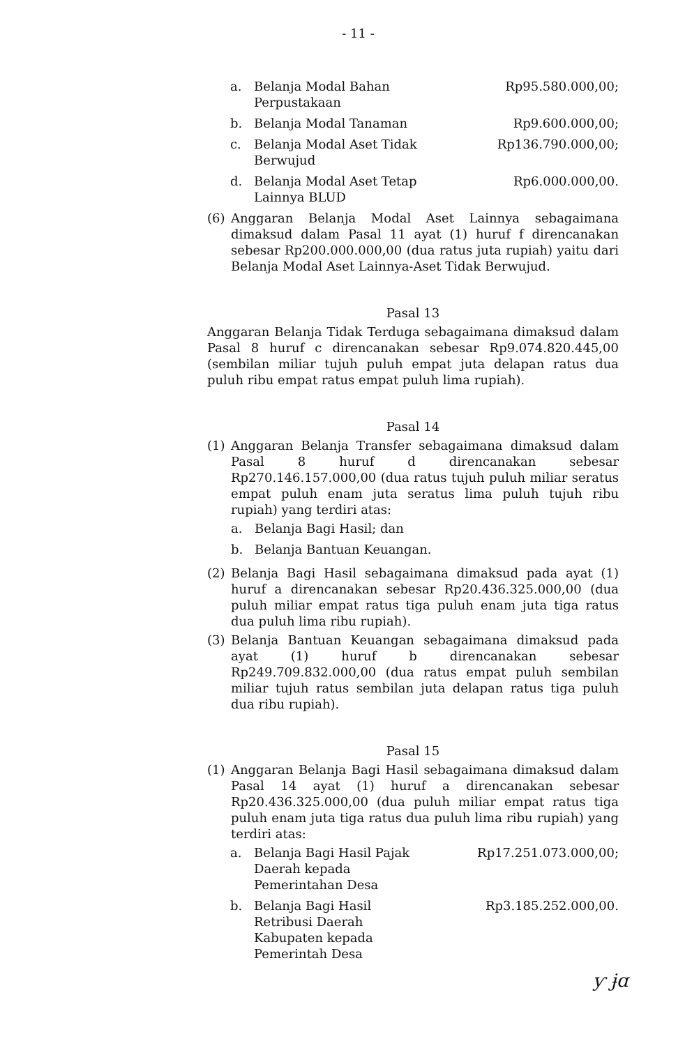- 11 -
a. Belanja Modal Bahan Perpustakaan Rp95.580.000,00;
b. Belanja Modal Tanaman Rp9.600.000,00;
c. Belanja Modal Aset Tidak Berwujud Rp136.790.000,00;
d. Belanja Modal Aset Tetap Lainnya BLUD Rp6.000.000,00.
(6) Anggaran Belanja Modal Aset Lainnya sebagaimana dimaksud dalam Pasal 11 ayat (1) huruf f direncanakan sebesar Rp200.000.000,00 (dua ratus juta rupiah) yaitu dari Belanja Modal Aset Lainnya-Aset Tidak Berwujud.
Pasal 13
Anggaran Belanja Tidak Terduga sebagaimana dimaksud dalam Pasal 8 huruf c direncanakan sebesar Rp9.074.820.445,00 (sembilan miliar tujuh puluh empat juta delapan ratus dua puluh ribu empat ratus empat puluh lima rupiah).
Pasal 14
(1) Anggaran Belanja Transfer sebagaimana dimaksud dalam Pasal 8 huruf d direncanakan sebesar Rp270.146.157.000,00 (dua ratus tujuh puluh miliar seratus empat puluh enam juta seratus lima puluh tujuh ribu rupiah) yang terdiri atas:
a. Belanja Bagi Hasil; dan
b. Belanja Bantuan Keuangan.
(2) Belanja Bagi Hasil sebagaimana dimaksud pada ayat (1) huruf a direncanakan sebesar Rp20.436.325.000,00 (dua puluh miliar empat ratus tiga puluh enam juta tiga ratus dua puluh lima ribu rupiah).
(3) Belanja Bantuan Keuangan sebagaimana dimaksud pada ayat (1) huruf b direncanakan sebesar Rp249.709.832.000,00 (dua ratus empat puluh sembilan miliar tujuh ratus sembilan juta delapan ratus tiga puluh dua ribu rupiah).
Pasal 15
(1) Anggaran Belanja Bagi Hasil sebagaimana dimaksud dalam Pasal 14 ayat (1) huruf a direncanakan sebesar Rp20.436.325.000,00 (dua puluh miliar empat ratus tiga puluh enam juta tiga ratus dua puluh lima ribu rupiah) yang terdiri atas:
a. Belanja Bagi Hasil Pajak Daerah kepada Pemerintahan Desa Rp17.251.073.000,00;
b. Belanja Bagi Hasil Retribusi Daerah Kabupaten kepada Pemerintah Desa Rp3.185.252.000,00.
ƴ ɉɑ